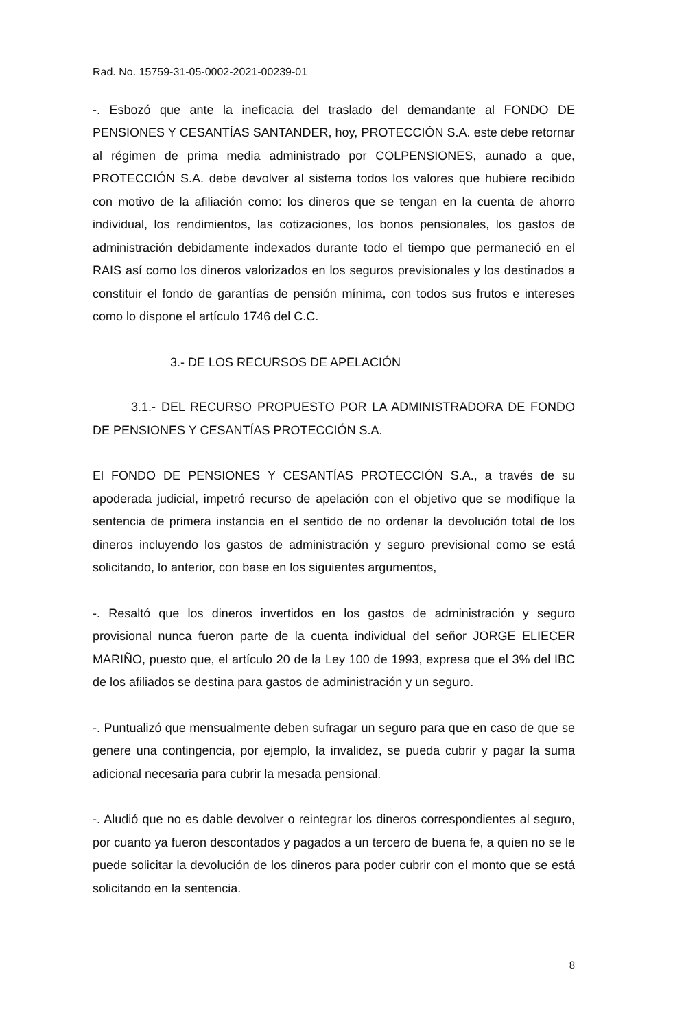Rad. No. 15759-31-05-0002-2021-00239-01
-. Esbozó que ante la ineficacia del traslado del demandante al FONDO DE PENSIONES Y CESANTÍAS SANTANDER, hoy, PROTECCIÓN S.A. este debe retornar al régimen de prima media administrado por COLPENSIONES, aunado a que, PROTECCIÓN S.A. debe devolver al sistema todos los valores que hubiere recibido con motivo de la afiliación como: los dineros que se tengan en la cuenta de ahorro individual, los rendimientos, las cotizaciones, los bonos pensionales, los gastos de administración debidamente indexados durante todo el tiempo que permaneció en el RAIS así como los dineros valorizados en los seguros previsionales y los destinados a constituir el fondo de garantías de pensión mínima, con todos sus frutos e intereses como lo dispone el artículo 1746 del C.C.
3.- DE LOS RECURSOS DE APELACIÓN
3.1.- DEL RECURSO PROPUESTO POR LA ADMINISTRADORA DE FONDO DE PENSIONES Y CESANTÍAS PROTECCIÓN S.A.
El FONDO DE PENSIONES Y CESANTÍAS PROTECCIÓN S.A., a través de su apoderada judicial, impetró recurso de apelación con el objetivo que se modifique la sentencia de primera instancia en el sentido de no ordenar la devolución total de los dineros incluyendo los gastos de administración y seguro previsional como se está solicitando, lo anterior, con base en los siguientes argumentos,
-. Resaltó que los dineros invertidos en los gastos de administración y seguro provisional nunca fueron parte de la cuenta individual del señor JORGE ELIECER MARIÑO, puesto que, el artículo 20 de la Ley 100 de 1993, expresa que el 3% del IBC de los afiliados se destina para gastos de administración y un seguro.
-. Puntualizó que mensualmente deben sufragar un seguro para que en caso de que se genere una contingencia, por ejemplo, la invalidez, se pueda cubrir y pagar la suma adicional necesaria para cubrir la mesada pensional.
-. Aludió que no es dable devolver o reintegrar los dineros correspondientes al seguro, por cuanto ya fueron descontados y pagados a un tercero de buena fe, a quien no se le puede solicitar la devolución de los dineros para poder cubrir con el monto que se está solicitando en la sentencia.
8